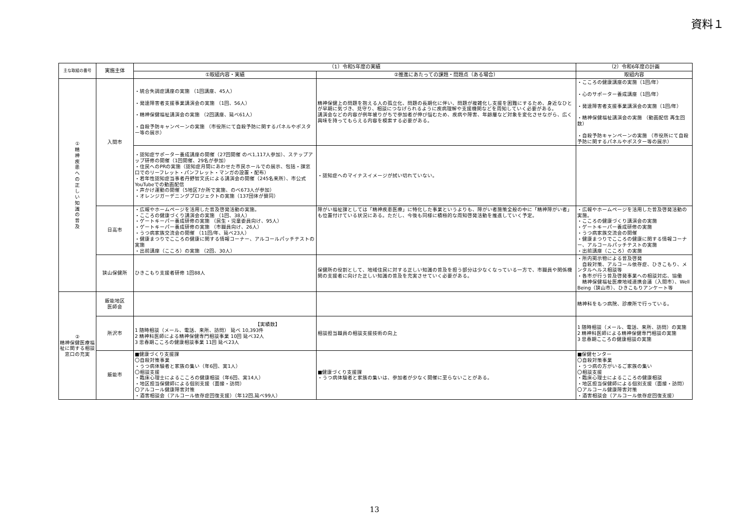資料１
| 主な取組の番号 | 実施主体 | （1）令和5年度の実績 | | （2）令和6年度の計画 |
| --- | --- | --- | --- | --- |
| | | ①取組内容・実績 | ②推進にあたっての課題・問題点（ある場合） | 取組内容 |
| ① 精 神 疾 患 へ の 正 し い 知 識 の 普 及 | 入間市 | ・統合失調症講座の実施 （1回講座、45人） ・発達障害者支援事業講演会の実施 （1回、56人） ・精神保健福祉講演会の実施 （2回講座、延べ61人） ・自殺予防キャンペーンの実施 （市役所にて自殺予防に関するパネルやポスター等の展示） | 精神保健上の問題を抱える人の孤立化、問題の長期化に伴い、問題が複雑化し支援を困難にするため、身近なひとが早期に気づき、見守り、相談につなげられるように疾病理解や支援機関などを周知していく必要がある。 講演会などの内容が例年被りがちで参加者が伸び悩むため、疾病や障害、年齢層など対象を変化させながら、広く興味を持ってもらえる内容を模索する必要がある。 | ・こころの健康講座の実施（1回/年） ・心のサポーター養成講座（1回/年） ・発達障害者支援事業講演会の実施（1回/年） ・精神保健福祉講演会の実施 （動画配信 再生回数） ・自殺予防キャンペーンの実施 （市役所にて自殺予防に関するパネルやポスター等の展示） |
| | | ・認知症サポーター養成講座の開催（27回開催 のべ1,117人参加）、ステップアップ研修の開催（1回開催、29名が参加） ・住民へのPRの実施（認知症月間にあわせた市民ホールでの展示、包括・課窓口でのリーフレット・パンフレット・マンガの設置・配布） ・若年性認知症当事者丹野智文氏による講演会の開催（245名来所）、市公式YouTubeでの動画配信 ・声かけ運動の開催（5地区7か所で実施、のべ673人が参加） ・オレンジガーデニングプロジェクトの実施（137団体が賛同） | ・認知症へのマイナスイメージが拭い切れていない。 | |
| | 日高市 | ・広報やホームページを活用した普及啓発活動の実施。 ・こころの健康づくり講演会の実施 （1回、38人） ・ゲートキーパー養成研修の実施 （民生・児童委員向け、95人） ・ゲートキーパー養成研修の実施 （市職員向け、26人） ・うつ病家族交流会の開催 （11回/年、延べ23人） ・健康まつりでこころの健康に関する情報コーナー、アルコールパッチテストの実施 ・出前講座（こころ）の実施 （2回、30人） | 障がい福祉課としては「精神疾患医療」に特化した事業というよりも、障がい者施策全般の中に「精神障がい者」も位置付けている状況にある。ただし、今後も同様に積極的な周知啓発活動を推進していく予定。 | ・広報やホームページを活用した普及啓発活動の実施。 ・こころの健康づくり講演会の実施 ・ゲートキーパー養成研修の実施 ・うつ病家族交流会の開催 ・健康まつりでこころの健康に関する情報コーナー、アルコールパッチテストの実施 ・出前講座（こころ）の実施 |
| | 狭山保健所 | ひきこもり支援者研修 1回88人 | 保健所の役割として、地域住民に対する正しい知識の普及を担う部分は少なくなっている一方で、市職員や関係機関の支援者に向けた正しい知識の普及を充実させていく必要がある。 | ・所内掲示物による普及啓発 自殺対策、アルコール依存症、ひきこもり、メンタルヘルス相談等 ・各市が行う普及啓発事業への相談対応、協働 精神保健福祉医療地域連携会議（入間市）、Well Being（狭山市）、ひきこもりアンケート等 |
| ② 精神保健医療福祉に関する相談窓口の充実 | 飯能地区 医師会 | | | 精神科をもつ病院、診療所で行っている。 |
| | 所沢市 | 【実績数】 1 随時相談（メール、電話、来所、訪問） 延べ 10,393件 2 精神科医師による精神保健専門相談事業 10回 延べ32人 3 思春期こころの健康相談事業 11回 延べ23人 | 相談担当職員の相談支援技術の向上 | 1 随時相談（メール、電話、来所、訪問）の実施 2 精神科医師による精神保健専門相談の実施 3 思春期こころの健康相談の実施 |
| | 飯能市 | ■健康づくり支援課 〇自殺対策事業 ・うつ病体験者と家族の集い（年6回、実1人） 〇相談支援 ・臨床心理士によるこころの健康相談（年6回、実14人） ・地区担当保健師による個別支援（面接・訪問） 〇アルコール健康障害対策 ・酒害相談会（アルコール依存症回復支援）（年12回,延べ99人） | ■健康づくり支援課 ・うつ病体験者と家族の集いは、参加者が少なく開催に至らないことがある。 | ■保健センター 〇自殺対策事業 ・うつ病の方がいるご家族の集い 〇相談支援 ・臨床心理士によるこころの健康相談 ・地区担当保健師による個別支援（面接・訪問） 〇アルコール健康障害対策 ・酒害相談会（アルコール依存症回復支援） |
13